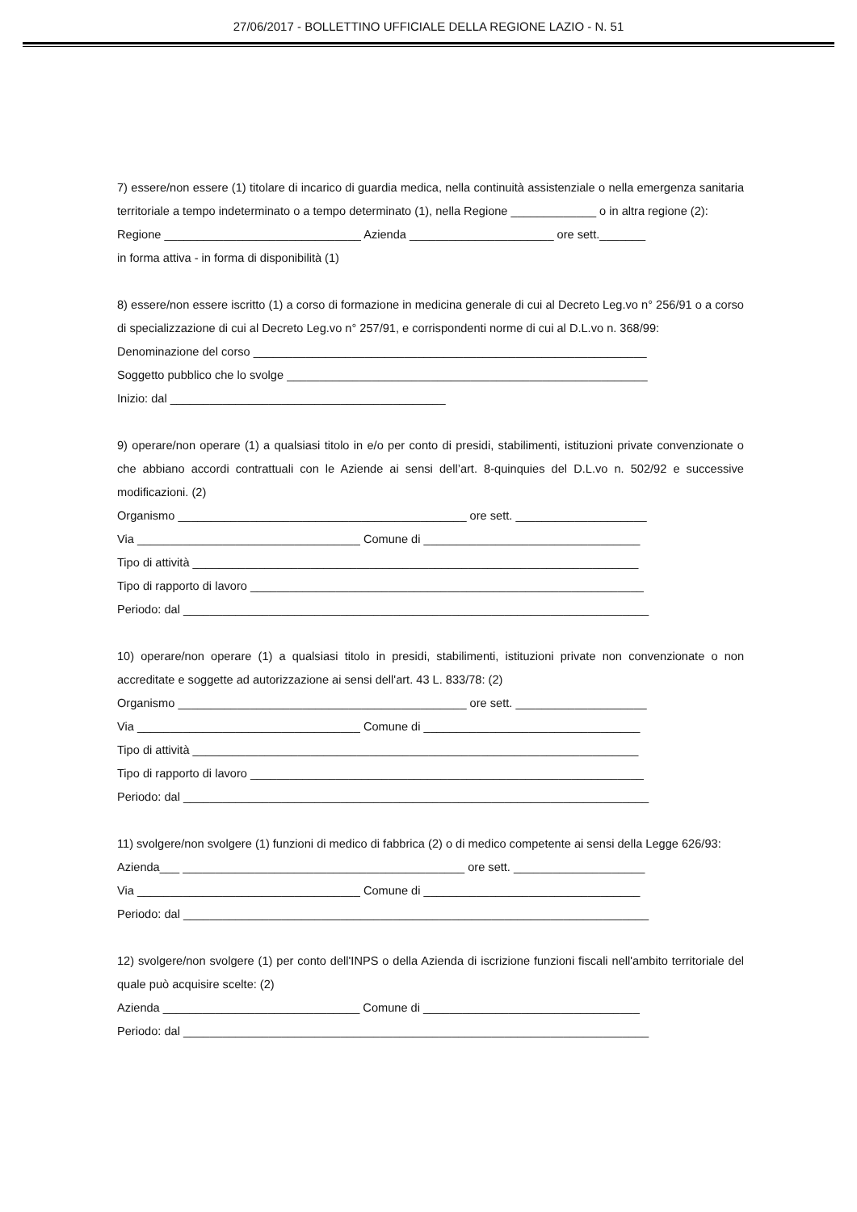27/06/2017 - BOLLETTINO UFFICIALE DELLA REGIONE LAZIO - N. 51
7) essere/non essere (1) titolare di incarico di guardia medica, nella continuità assistenziale o nella emergenza sanitaria territoriale a tempo indeterminato o a tempo determinato (1), nella Regione _____________ o in altra regione (2):
Regione ______________________________ Azienda ______________________ ore sett._______
in forma attiva - in forma di disponibilità (1)
8) essere/non essere iscritto (1) a corso di formazione in medicina generale di cui al Decreto Leg.vo n° 256/91 o a corso di specializzazione di cui al Decreto Leg.vo n° 257/91, e corrispondenti norme di cui al D.L.vo n. 368/99:
Denominazione del corso ____________________________________________________________
Soggetto pubblico che lo svolge _______________________________________________________
Inizio: dal __________________________________________
9) operare/non operare (1) a qualsiasi titolo in e/o per conto di presidi, stabilimenti, istituzioni private convenzionate o che abbiano accordi contrattuali con le Aziende ai sensi dell’art. 8-quinquies del D.L.vo n. 502/92 e successive modificazioni. (2)
Organismo ____________________________________________ ore sett. ____________________
Via __________________________________ Comune di _________________________________
Tipo di attività ____________________________________________________________________
Tipo di rapporto di lavoro ____________________________________________________________
Periodo: dal _______________________________________________________________________
10) operare/non operare (1) a qualsiasi titolo in presidi, stabilimenti, istituzioni private non convenzionate o non accreditate e soggette ad autorizzazione ai sensi dell'art. 43 L. 833/78: (2)
Organismo ____________________________________________ ore sett. ____________________
Via __________________________________ Comune di _________________________________
Tipo di attività ____________________________________________________________________
Tipo di rapporto di lavoro ____________________________________________________________
Periodo: dal _______________________________________________________________________
11) svolgere/non svolgere (1) funzioni di medico di fabbrica (2) o di medico competente ai sensi della Legge 626/93:
Azienda___ ___________________________________________ ore sett. ____________________
Via __________________________________ Comune di _________________________________
Periodo: dal _______________________________________________________________________
12) svolgere/non svolgere (1) per conto dell'INPS o della Azienda di iscrizione funzioni fiscali nell'ambito territoriale del quale può acquisire scelte: (2)
Azienda ______________________________ Comune di _________________________________
Periodo: dal _______________________________________________________________________